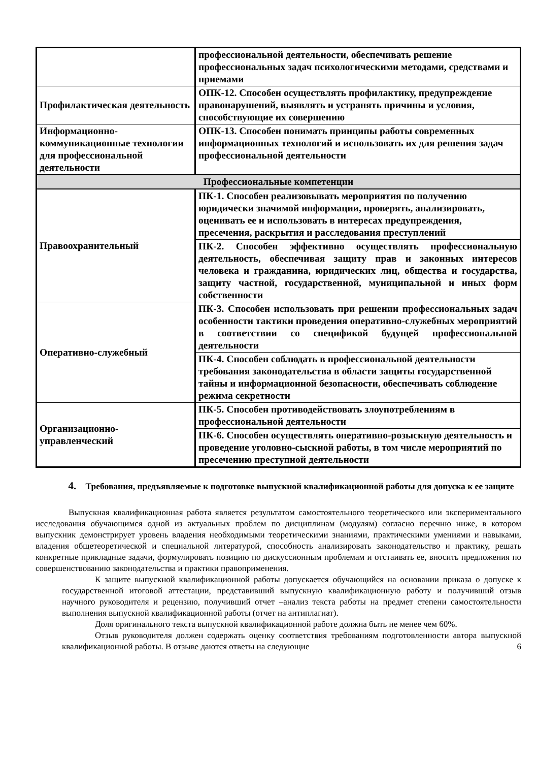| | профессиональной деятельности, обеспечивать решение профессиональных задач психологическими методами, средствами и приемами |
| Профилактическая деятельность | ОПК-12. Способен осуществлять профилактику, предупреждение правонарушений, выявлять и устранять причины и условия, способствующие их совершению |
| Информационно-коммуникационные технологии для профессиональной деятельности | ОПК-13. Способен понимать принципы работы современных информационных технологий и использовать их для решения задач профессиональной деятельности |
| Профессиональные компетенции | |
| Правоохранительный | ПК-1. Способен реализовывать мероприятия по получению юридически значимой информации, проверять, анализировать, оценивать ее и использовать в интересах предупреждения, пресечения, раскрытия и расследования преступлений |
| | ПК-2. Способен эффективно осуществлять профессиональную деятельность, обеспечивая защиту прав и законных интересов человека и гражданина, юридических лиц, общества и государства, защиту частной, государственной, муниципальной и иных форм собственности |
| Оперативно-служебный | ПК-3. Способен использовать при решении профессиональных задач особенности тактики проведения оперативно-служебных мероприятий в соответствии со спецификой будущей профессиональной деятельности |
| | ПК-4. Способен соблюдать в профессиональной деятельности требования законодательства в области защиты государственной тайны и информационной безопасности, обеспечивать соблюдение режима секретности |
| Организационно-управленческий | ПК-5. Способен противодействовать злоупотреблениям в профессиональной деятельности |
| | ПК-6. Способен осуществлять оперативно-розыскную деятельность и проведение уголовно-сыскной работы, в том числе мероприятий по пресечению преступной деятельности |
4. Требования, предъявляемые к подготовке выпускной квалификационной работы для допуска к ее защите
Выпускная квалификационная работа является результатом самостоятельного теоретического или экспериментального исследования обучающимся одной из актуальных проблем по дисциплинам (модулям) согласно перечню ниже, в котором выпускник демонстрирует уровень владения необходимыми теоретическими знаниями, практическими умениями и навыками, владения общетеоретической и специальной литературой, способность анализировать законодательство и практику, решать конкретные прикладные задачи, формулировать позицию по дискуссионным проблемам и отстаивать ее, вносить предложения по совершенствованию законодательства и практики правоприменения.
К защите выпускной квалификационной работы допускается обучающийся на основании приказа о допуске к государственной итоговой аттестации, представивший выпускную квалификационную работу и получивший отзыв научного руководителя и рецензию, получивший отчет –анализ текста работы на предмет степени самостоятельности выполнения выпускной квалификационной работы (отчет на антиплагиат).
Доля оригинального текста выпускной квалификационной работе должна быть не менее чем 60%.
Отзыв руководителя должен содержать оценку соответствия требованиям подготовленности автора выпускной квалификационной работы. В отзыве даются ответы на следующие 6